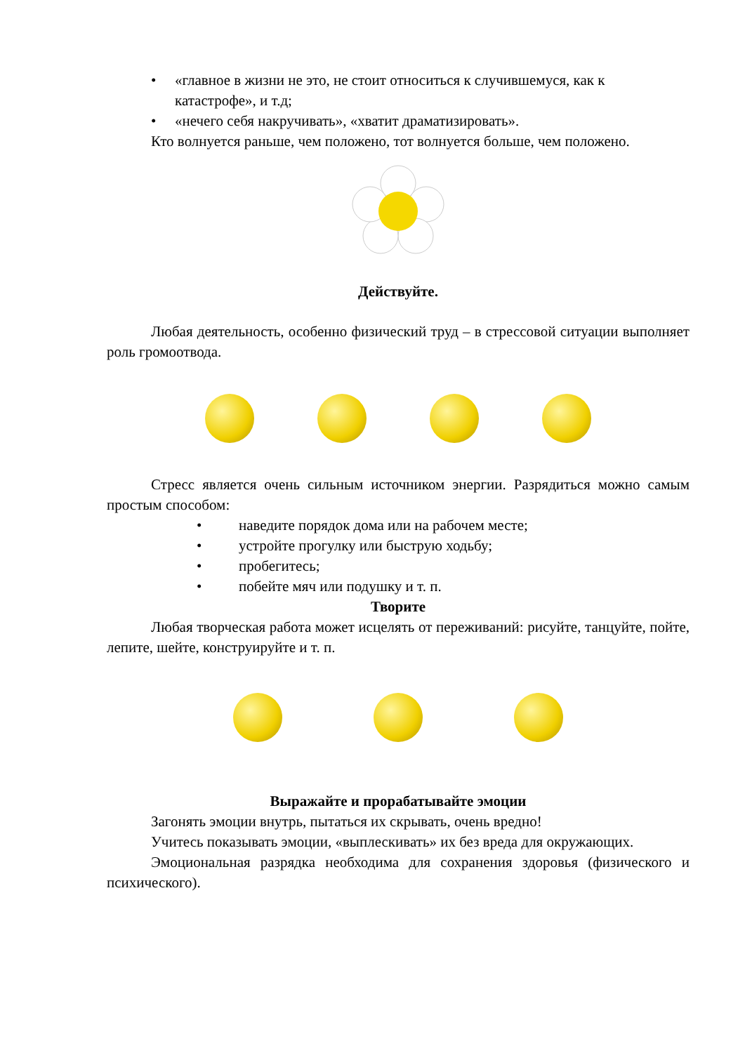• «главное в жизни не это, не стоит относиться к случившемуся, как к катастрофе», и т.д;
• «нечего себя накручивать», «хватит драматизировать».
Кто волнуется раньше, чем положено, тот волнуется больше, чем положено.
Действуйте.
Любая деятельность, особенно физический труд – в стрессовой ситуации выполняет роль громоотвода.
Стресс является очень сильным источником энергии. Разрядиться можно самым простым способом:
• наведите порядок дома или на рабочем месте;
• устройте прогулку или быструю ходьбу;
• пробегитесь;
• побейте мяч или подушку и т. п.
Творите
Любая творческая работа может исцелять от переживаний: рисуйте, танцуйте, пойте, лепите, шейте, конструируйте и т. п.
Выражайте и прорабатывайте эмоции
Загонять эмоции внутрь, пытаться их скрывать, очень вредно!
Учитесь показывать эмоции, «выплескивать» их без вреда для окружающих.
Эмоциональная разрядка необходима для сохранения здоровья (физического и психического).